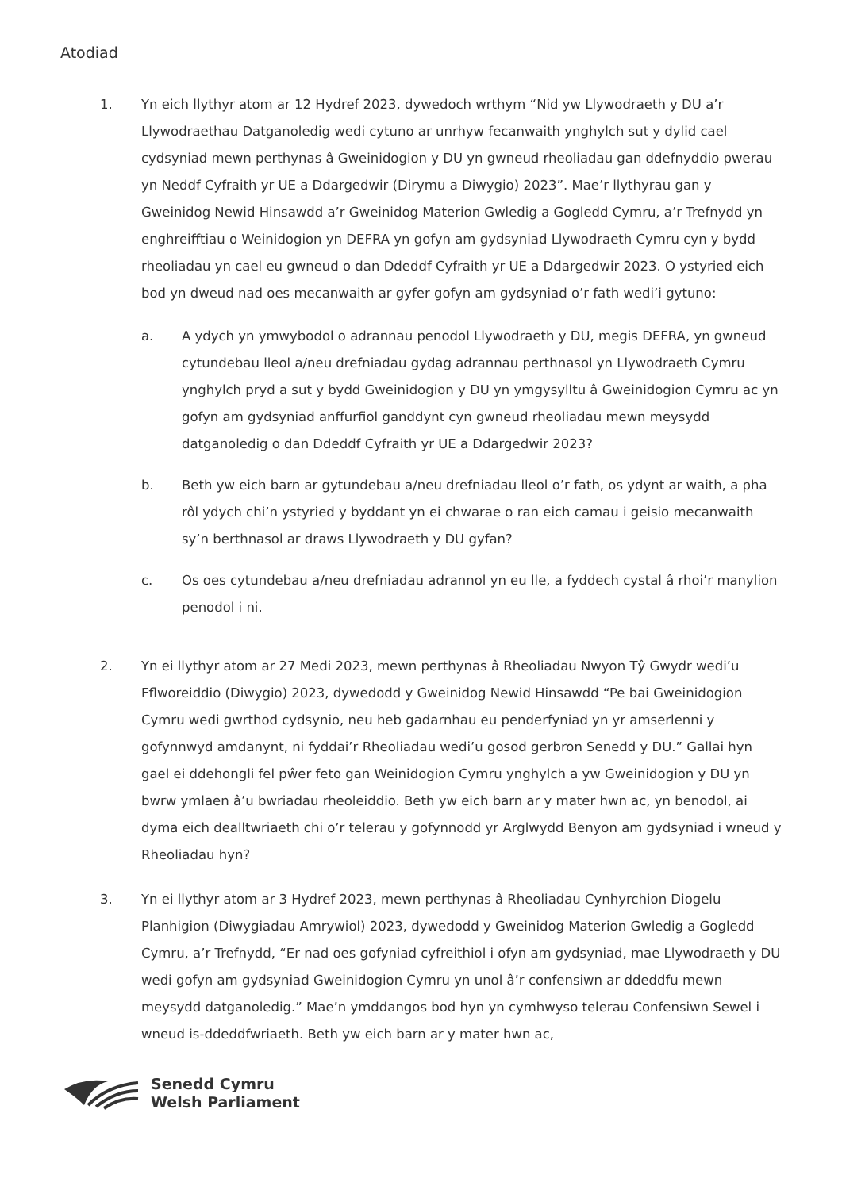Atodiad
1. Yn eich llythyr atom ar 12 Hydref 2023, dywedoch wrthym “Nid yw Llywodraeth y DU a’r Llywodraethau Datganoledig wedi cytuno ar unrhyw fecanwaith ynghylch sut y dylid cael cydsyniad mewn perthynas â Gweinidogion y DU yn gwneud rheoliadau gan ddefnyddio pwerau yn Neddf Cyfraith yr UE a Ddargedwir (Dirymu a Diwygio) 2023”. Mae’r llythyrau gan y Gweinidog Newid Hinsawdd a’r Gweinidog Materion Gwledig a Gogledd Cymru, a’r Trefnydd yn enghreifftiau o Weinidogion yn DEFRA yn gofyn am gydsyniad Llywodraeth Cymru cyn y bydd rheoliadau yn cael eu gwneud o dan Ddeddf Cyfraith yr UE a Ddargedwir 2023. O ystyried eich bod yn dweud nad oes mecanwaith ar gyfer gofyn am gydsyniad o’r fath wedi’i gytuno:
a. A ydych yn ymwybodol o adrannau penodol Llywodraeth y DU, megis DEFRA, yn gwneud cytundebau lleol a/neu drefniadau gydag adrannau perthnasol yn Llywodraeth Cymru ynghylch pryd a sut y bydd Gweinidogion y DU yn ymgysylltu â Gweinidogion Cymru ac yn gofyn am gydsyniad anffurfiol ganddynt cyn gwneud rheoliadau mewn meysydd datganoledig o dan Ddeddf Cyfraith yr UE a Ddargedwir 2023?
b. Beth yw eich barn ar gytundebau a/neu drefniadau lleol o’r fath, os ydynt ar waith, a pha rôl ydych chi’n ystyried y byddant yn ei chwarae o ran eich camau i geisio mecanwaith sy’n berthnasol ar draws Llywodraeth y DU gyfan?
c. Os oes cytundebau a/neu drefniadau adrannol yn eu lle, a fyddech cystal â rhoi’r manylion penodol i ni.
2. Yn ei llythyr atom ar 27 Medi 2023, mewn perthynas â Rheoliadau Nwyon Tŷ Gwydr wedi’u Fflworeiddio (Diwygio) 2023, dywedodd y Gweinidog Newid Hinsawdd “Pe bai Gweinidogion Cymru wedi gwrthod cydsynio, neu heb gadarnhau eu penderfyniad yn yr amserlenni y gofynnwyd amdanynt, ni fyddai’r Rheoliadau wedi’u gosod gerbron Senedd y DU.” Gallai hyn gael ei ddehongli fel pŵer feto gan Weinidogion Cymru ynghylch a yw Gweinidogion y DU yn bwrw ymlaen â’u bwriadau rheoleiddio. Beth yw eich barn ar y mater hwn ac, yn benodol, ai dyma eich dealltwriaeth chi o’r telerau y gofynnodd yr Arglwydd Benyon am gydsyniad i wneud y Rheoliadau hyn?
3. Yn ei llythyr atom ar 3 Hydref 2023, mewn perthynas â Rheoliadau Cynhyrchion Diogelu Planhigion (Diwygiadau Amrywiol) 2023, dywedodd y Gweinidog Materion Gwledig a Gogledd Cymru, a’r Trefnydd, “Er nad oes gofyniad cyfreithiol i ofyn am gydsyniad, mae Llywodraeth y DU wedi gofyn am gydsyniad Gweinidogion Cymru yn unol â’r confensiwn ar ddeddfu mewn meysydd datganoledig.” Mae’n ymddangos bod hyn yn cymhwyso telerau Confensiwn Sewel i wneud is-ddeddfwriaeth. Beth yw eich barn ar y mater hwn ac,
Senedd Cymru
Welsh Parliament